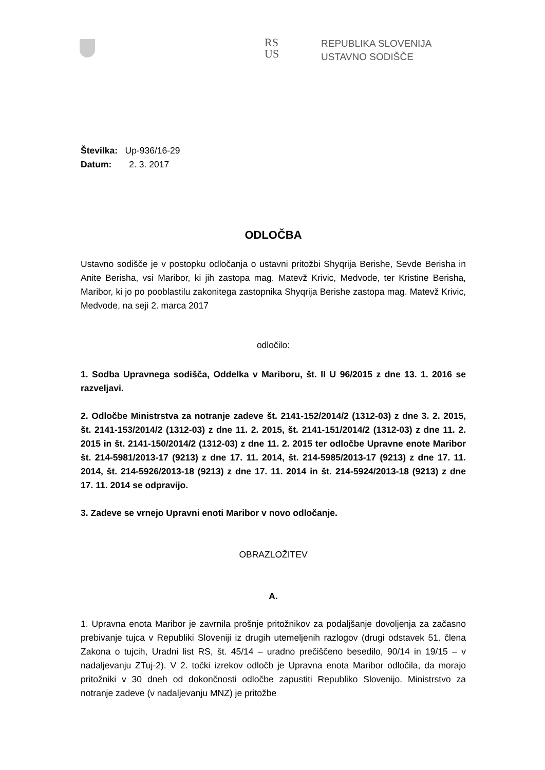RS
US
REPUBLIKA SLOVENIJA
USTAVNO SODIŠČE
Številka: Up-936/16-29
Datum: 2. 3. 2017
ODLOČBA
Ustavno sodišče je v postopku odločanja o ustavni pritožbi Shyqrija Berishe, Sevde Berisha in Anite Berisha, vsi Maribor, ki jih zastopa mag. Matevž Krivic, Medvode, ter Kristine Berisha, Maribor, ki jo po pooblastilu zakonitega zastopnika Shyqrija Berishe zastopa mag. Matevž Krivic, Medvode, na seji 2. marca 2017
odločilo:
1. Sodba Upravnega sodišča, Oddelka v Mariboru, št. II U 96/2015 z dne 13. 1. 2016 se razveljavi.
2. Odločbe Ministrstva za notranje zadeve št. 2141-152/2014/2 (1312-03) z dne 3. 2. 2015, št. 2141-153/2014/2 (1312-03) z dne 11. 2. 2015, št. 2141-151/2014/2 (1312-03) z dne 11. 2. 2015 in št. 2141-150/2014/2 (1312-03) z dne 11. 2. 2015 ter odločbe Upravne enote Maribor št. 214-5981/2013-17 (9213) z dne 17. 11. 2014, št. 214-5985/2013-17 (9213) z dne 17. 11. 2014, št. 214-5926/2013-18 (9213) z dne 17. 11. 2014 in št. 214-5924/2013-18 (9213) z dne 17. 11. 2014 se odpravijo.
3. Zadeve se vrnejo Upravni enoti Maribor v novo odločanje.
OBRAZLOŽITEV
A.
1. Upravna enota Maribor je zavrnila prošnje pritožnikov za podaljšanje dovoljenja za začasno prebivanje tujca v Republiki Sloveniji iz drugih utemeljenih razlogov (drugi odstavek 51. člena Zakona o tujcih, Uradni list RS, št. 45/14 – uradno prečiščeno besedilo, 90/14 in 19/15 – v nadaljevanju ZTuj-2). V 2. točki izrekov odločb je Upravna enota Maribor odločila, da morajo pritožniki v 30 dneh od dokončnosti odločbe zapustiti Republiko Slovenijo. Ministrstvo za notranje zadeve (v nadaljevanju MNZ) je pritožbe